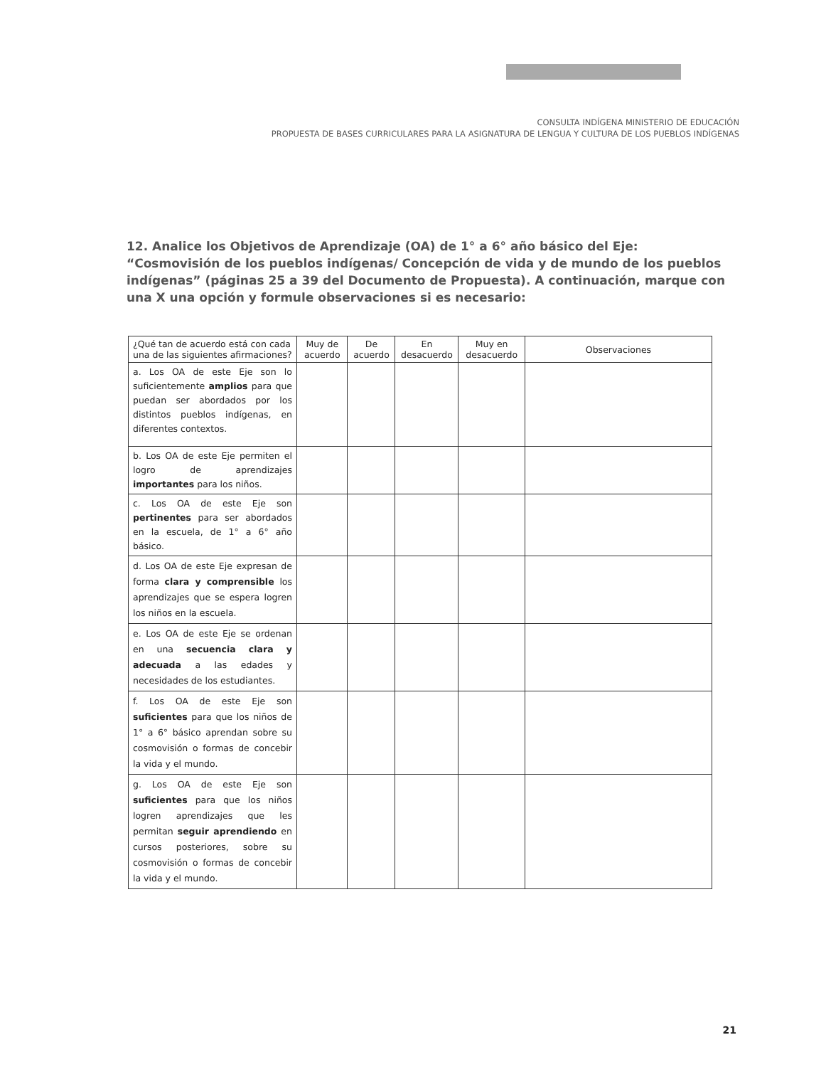CONSULTA INDÍGENA MINISTERIO DE EDUCACIÓN
PROPUESTA DE BASES CURRICULARES PARA LA ASIGNATURA DE LENGUA Y CULTURA DE LOS PUEBLOS INDÍGENAS
12. Analice los Objetivos de Aprendizaje (OA) de 1° a 6° año básico del Eje: “Cosmovisión de los pueblos indígenas/ Concepción de vida y de mundo de los pueblos indígenas” (páginas 25 a 39 del Documento de Propuesta). A continuación, marque con una X una opción y formule observaciones si es necesario:
| ¿Qué tan de acuerdo está con cada una de las siguientes afirmaciones? | Muy de acuerdo | De acuerdo | En desacuerdo | Muy en desacuerdo | Observaciones |
| --- | --- | --- | --- | --- | --- |
| a. Los OA de este Eje son lo suficientemente amplios para que puedan ser abordados por los distintos pueblos indígenas, en diferentes contextos. | | | | | |
| b. Los OA de este Eje permiten el logro de aprendizajes importantes para los niños. | | | | | |
| c. Los OA de este Eje son pertinentes para ser abordados en la escuela, de 1° a 6° año básico. | | | | | |
| d. Los OA de este Eje expresan de forma clara y comprensible los aprendizajes que se espera logren los niños en la escuela. | | | | | |
| e. Los OA de este Eje se ordenan en una secuencia clara y adecuada a las edades y necesidades de los estudiantes. | | | | | |
| f. Los OA de este Eje son suficientes para que los niños de 1° a 6° básico aprendan sobre su cosmovisión o formas de concebir la vida y el mundo. | | | | | |
| g. Los OA de este Eje son suficientes para que los niños logren aprendizajes que les permitan seguir aprendiendo en cursos posteriores, sobre su cosmovisión o formas de concebir la vida y el mundo. | | | | | |
21